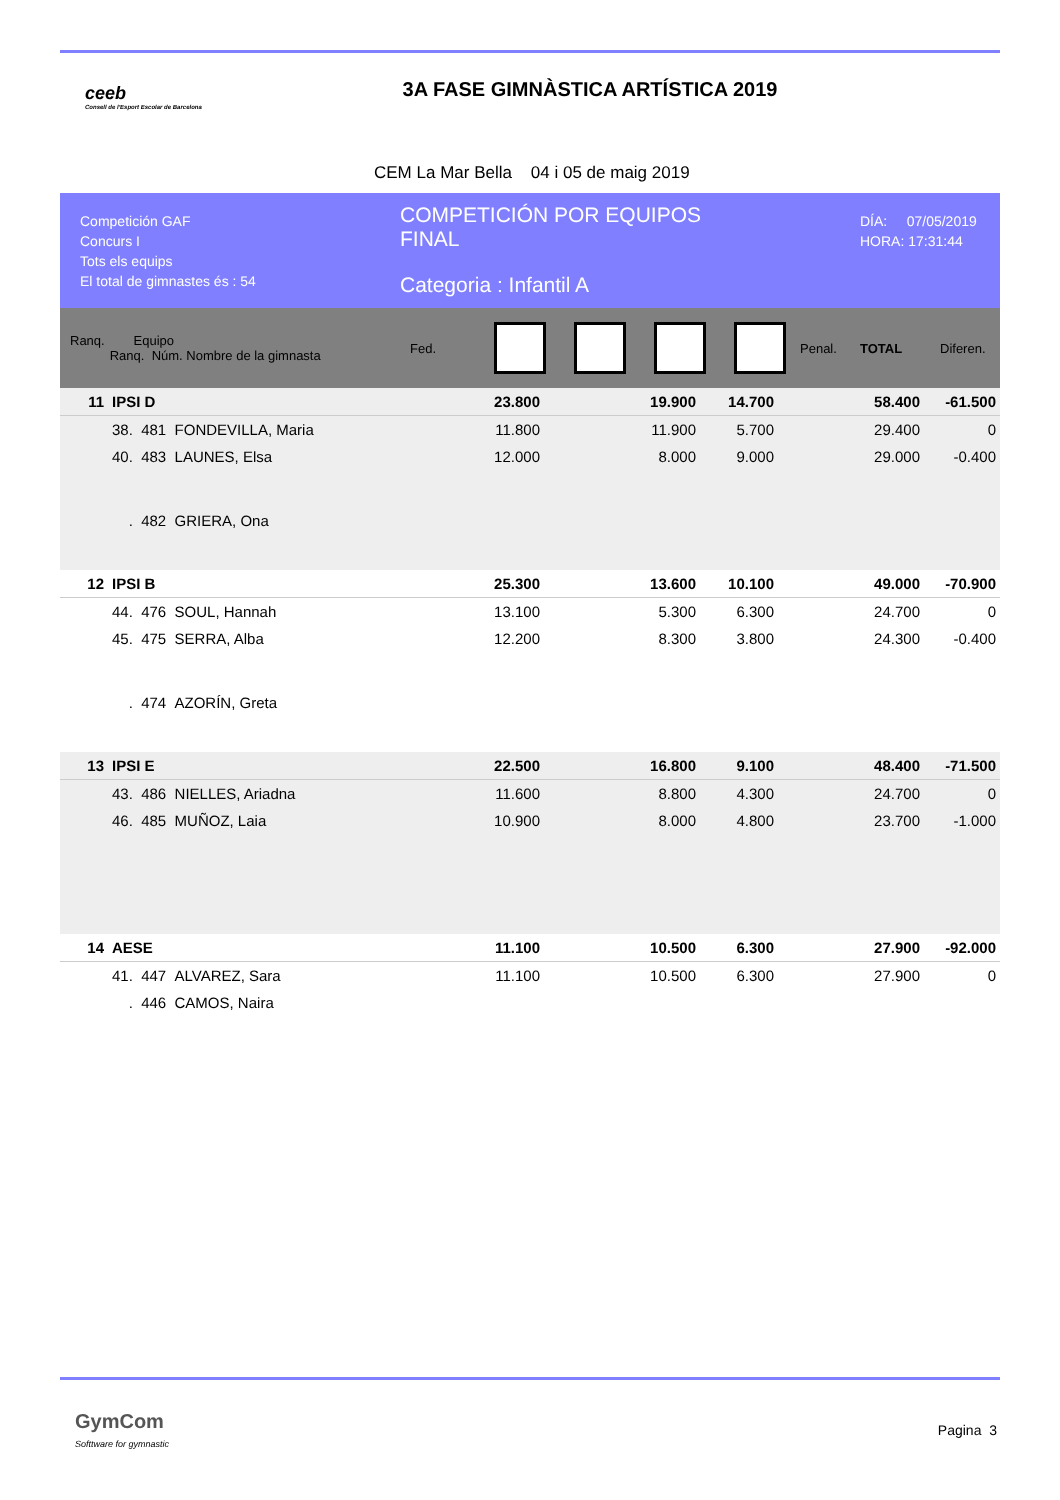ceeb
Consell de l'Esport Escolar de Barcelona
3A FASE GIMNÀSTICA ARTÍSTICA 2019
CEM La Mar Bella 04 i 05 de maig 2019
Competición GAF
Concurs I
Tots els equips
El total de gimnastes és : 54
COMPETICIÓN POR EQUIPOS
FINAL
Categoria : Infantil A
DÍA: 07/05/2019
HORA: 17:31:44
Ranq. Equipo
Ranq. Núm. Nombre de la gimnasta
Fed. Penal. TOTAL Diferen.
| 11 | IPSI D | 23.800 | | 19.900 | 14.700 | | 58.400 | -61.500 |
| | 38. 481 FONDEVILLA, Maria | 11.800 | | 11.900 | 5.700 | | 29.400 | 0 |
| | 40. 483 LAUNES, Elsa | 12.000 | | 8.000 | 9.000 | | 29.000 | -0.400 |
| | . 482 GRIERA, Ona | | | | | | | |
| 12 | IPSI B | 25.300 | | 13.600 | 10.100 | | 49.000 | -70.900 |
| | 44. 476 SOUL, Hannah | 13.100 | | 5.300 | 6.300 | | 24.700 | 0 |
| | 45. 475 SERRA, Alba | 12.200 | | 8.300 | 3.800 | | 24.300 | -0.400 |
| | . 474 AZORÍN, Greta | | | | | | | |
| 13 | IPSI E | 22.500 | | 16.800 | 9.100 | | 48.400 | -71.500 |
| | 43. 486 NIELLES, Ariadna | 11.600 | | 8.800 | 4.300 | | 24.700 | 0 |
| | 46. 485 MUÑOZ, Laia | 10.900 | | 8.000 | 4.800 | | 23.700 | -1.000 |
| 14 | AESE | 11.100 | | 10.500 | 6.300 | | 27.900 | -92.000 |
| | 41. 447 ALVAREZ, Sara | 11.100 | | 10.500 | 6.300 | | 27.900 | 0 |
| | . 446 CAMOS, Naira | | | | | | | |
GymCom
Softtware for gymnastic
Pagina 3